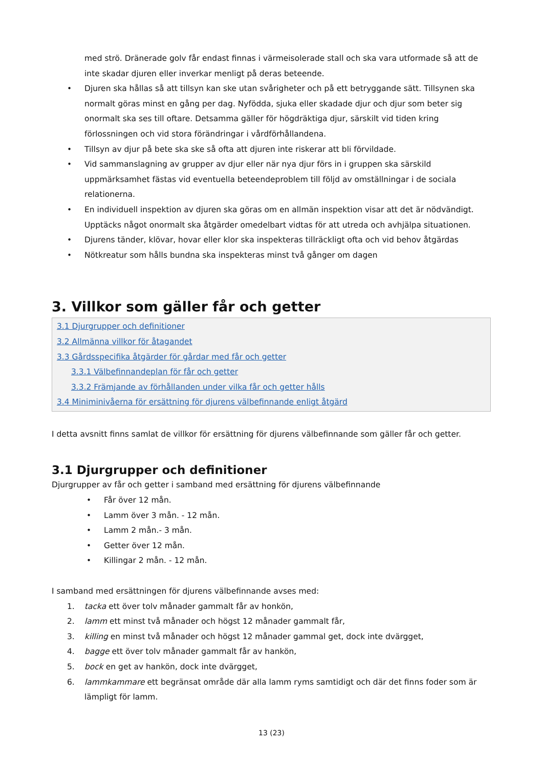med strö. Dränerade golv får endast finnas i värmeisolerade stall och ska vara utformade så att de inte skadar djuren eller inverkar menligt på deras beteende.
• Djuren ska hållas så att tillsyn kan ske utan svårigheter och på ett betryggande sätt. Tillsynen ska normalt göras minst en gång per dag. Nyfödda, sjuka eller skadade djur och djur som beter sig onormalt ska ses till oftare. Detsamma gäller för högdräktiga djur, särskilt vid tiden kring förlossningen och vid stora förändringar i vårdförhållandena.
• Tillsyn av djur på bete ska ske så ofta att djuren inte riskerar att bli förvildade.
• Vid sammanslagning av grupper av djur eller när nya djur förs in i gruppen ska särskild uppmärksamhet fästas vid eventuella beteendeproblem till följd av omställningar i de sociala relationerna.
• En individuell inspektion av djuren ska göras om en allmän inspektion visar att det är nödvändigt. Upptäcks något onormalt ska åtgärder omedelbart vidtas för att utreda och avhjälpa situationen.
• Djurens tänder, klövar, hovar eller klor ska inspekteras tillräckligt ofta och vid behov åtgärdas
• Nötkreatur som hålls bundna ska inspekteras minst två gånger om dagen
3. Villkor som gäller får och getter
3.1 Djurgrupper och definitioner
3.2 Allmänna villkor för åtagandet
3.3 Gårdsspecifika åtgärder för gårdar med får och getter
3.3.1 Välbefinnandeplan för får och getter
3.3.2 Främjande av förhållanden under vilka får och getter hålls
3.4 Miniminivåerna för ersättning för djurens välbefinnande enligt åtgärd
I detta avsnitt finns samlat de villkor för ersättning för djurens välbefinnande som gäller får och getter.
3.1 Djurgrupper och definitioner
Djurgrupper av får och getter i samband med ersättning för djurens välbefinnande
• Får över 12 mån.
• Lamm över 3 mån. - 12 mån.
• Lamm 2 mån.- 3 mån.
• Getter över 12 mån.
• Killingar 2 mån. - 12 mån.
I samband med ersättningen för djurens välbefinnande avses med:
1. tacka ett över tolv månader gammalt får av honkön,
2. lamm ett minst två månader och högst 12 månader gammalt får,
3. killing en minst två månader och högst 12 månader gammal get, dock inte dvärgget,
4. bagge ett över tolv månader gammalt får av hankön,
5. bock en get av hankön, dock inte dvärgget,
6. lammkammare ett begränsat område där alla lamm ryms samtidigt och där det finns foder som är lämpligt för lamm.
13 (23)